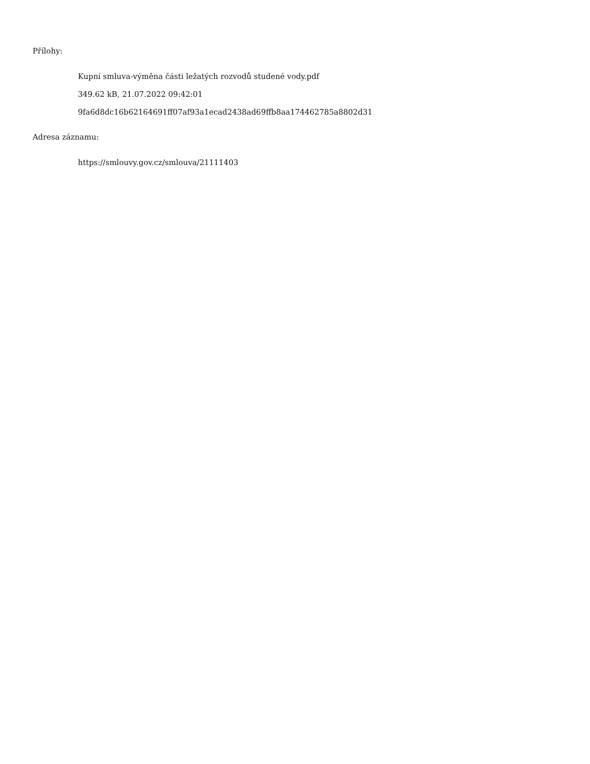Přílohy:
Kupní smluva-výměna části ležatých rozvodů studené vody.pdf
349.62 kB, 21.07.2022 09:42:01
9fa6d8dc16b62164691ff07af93a1ecad2438ad69ffb8aa174462785a8802d31
Adresa záznamu:
https://smlouvy.gov.cz/smlouva/21111403